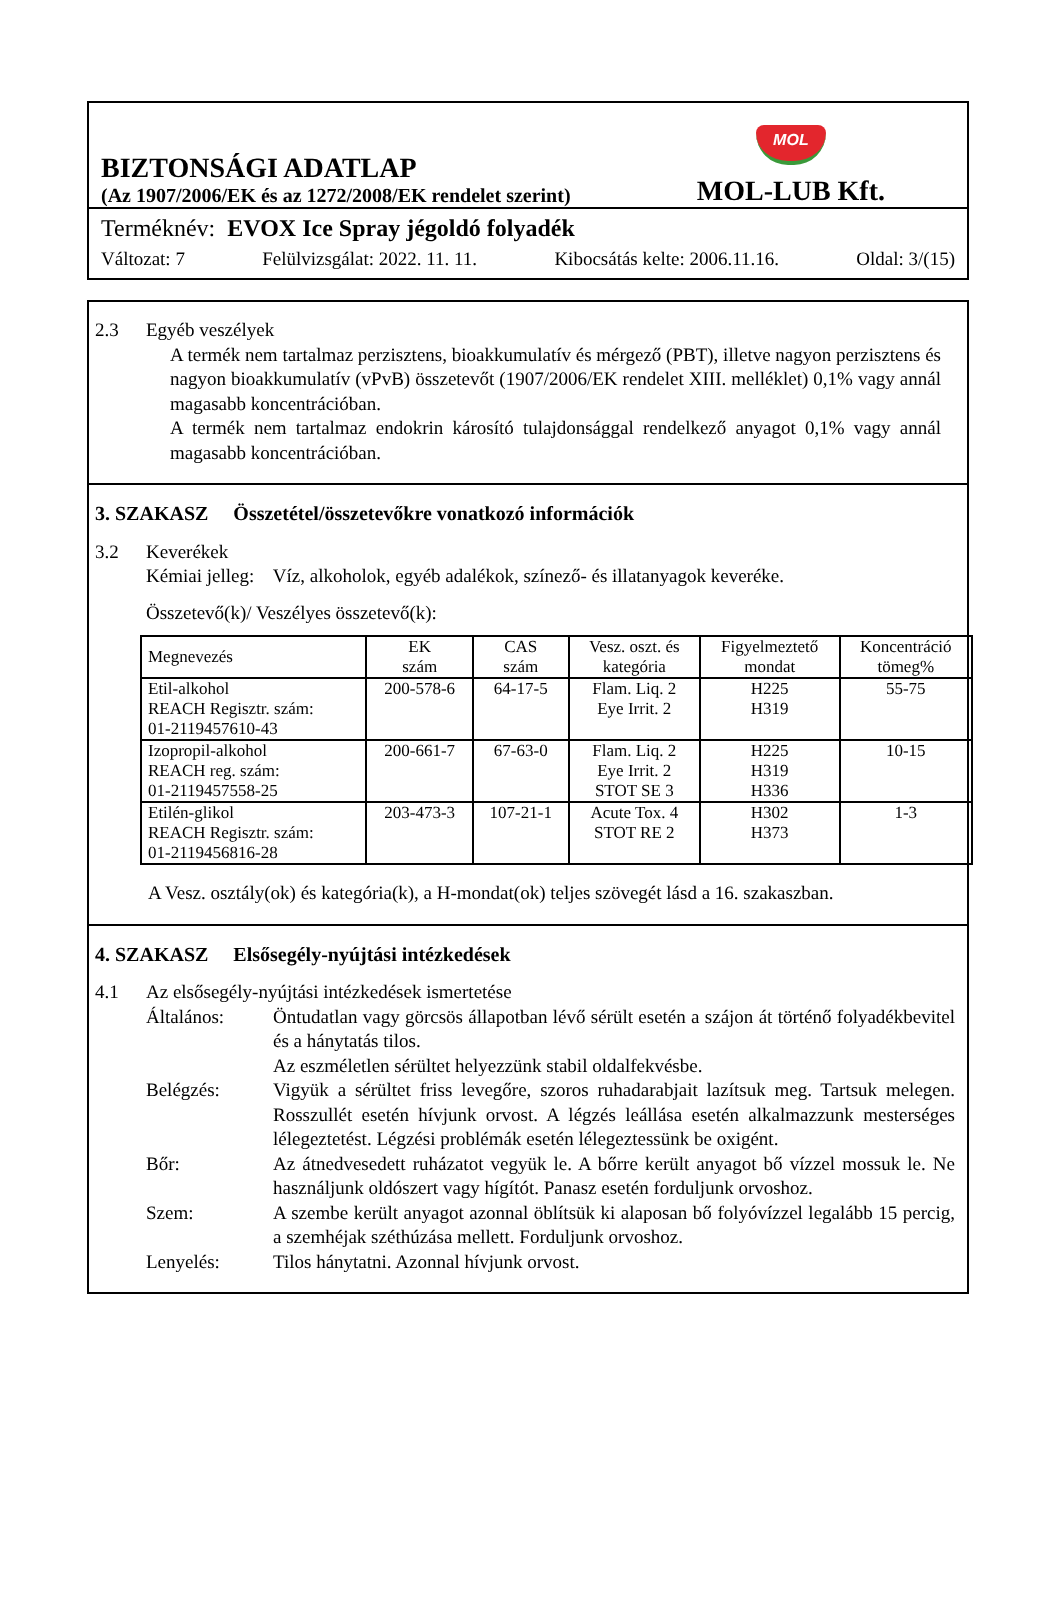BIZTONSÁGI ADATLAP
(Az 1907/2006/EK és az 1272/2008/EK rendelet szerint)
MOL
MOL-LUB Kft.
Terméknév: EVOX Ice Spray jégoldó folyadék
Változat: 7 Felülvizsgálat: 2022. 11. 11. Kibocsátás kelte: 2006.11.16. Oldal: 3/(15)
2.3 Egyéb veszélyek
A termék nem tartalmaz perzisztens, bioakkumulatív és mérgező (PBT), illetve nagyon perzisztens és nagyon bioakkumulatív (vPvB) összetevőt (1907/2006/EK rendelet XIII. melléklet) 0,1% vagy annál magasabb koncentrációban.
A termék nem tartalmaz endokrin károsító tulajdonsággal rendelkező anyagot 0,1% vagy annál magasabb koncentrációban.
3. SZAKASZ Összetétel/összetevőkre vonatkozó információk
3.2 Keverékek
Kémiai jelleg: Víz, alkoholok, egyéb adalékok, színező- és illatanyagok keveréke.
Összetevő(k)/ Veszélyes összetevő(k):
| Megnevezés | EK szám | CAS szám | Vesz. oszt. és kategória | Figyelmeztető mondat | Koncentráció tömeg% |
| --- | --- | --- | --- | --- | --- |
| Etil-alkohol REACH Regisztr. szám: 01-2119457610-43 | 200-578-6 | 64-17-5 | Flam. Liq. 2 Eye Irrit. 2 | H225 H319 | 55-75 |
| Izopropil-alkohol REACH reg. szám: 01-2119457558-25 | 200-661-7 | 67-63-0 | Flam. Liq. 2 Eye Irrit. 2 STOT SE 3 | H225 H319 H336 | 10-15 |
| Etilén-glikol REACH Regisztr. szám: 01-2119456816-28 | 203-473-3 | 107-21-1 | Acute Tox. 4 STOT RE 2 | H302 H373 | 1-3 |
A Vesz. osztály(ok) és kategória(k), a H-mondat(ok) teljes szövegét lásd a 16. szakaszban.
4. SZAKASZ Elsősegély-nyújtási intézkedések
4.1 Az elsősegély-nyújtási intézkedések ismertetése
Általános: Öntudatlan vagy görcsös állapotban lévő sérült esetén a szájon át történő folyadékbevitel és a hánytatás tilos.
Az eszméletlen sérültet helyezzünk stabil oldalfekvésbe.
Belégzés: Vigyük a sérültet friss levegőre, szoros ruhadarabjait lazítsuk meg. Tartsuk melegen. Rosszullét esetén hívjunk orvost. A légzés leállása esetén alkalmazzunk mesterséges lélegeztetést. Légzési problémák esetén lélegeztessünk be oxigént.
Bőr: Az átnedvesedett ruházatot vegyük le. A bőrre került anyagot bő vízzel mossuk le. Ne használjunk oldószert vagy hígítót. Panasz esetén forduljunk orvoshoz.
Szem: A szembe került anyagot azonnal öblítsük ki alaposan bő folyóvízzel legalább 15 percig, a szemhéjak széthúzása mellett. Forduljunk orvoshoz.
Lenyelés: Tilos hánytatni. Azonnal hívjunk orvost.